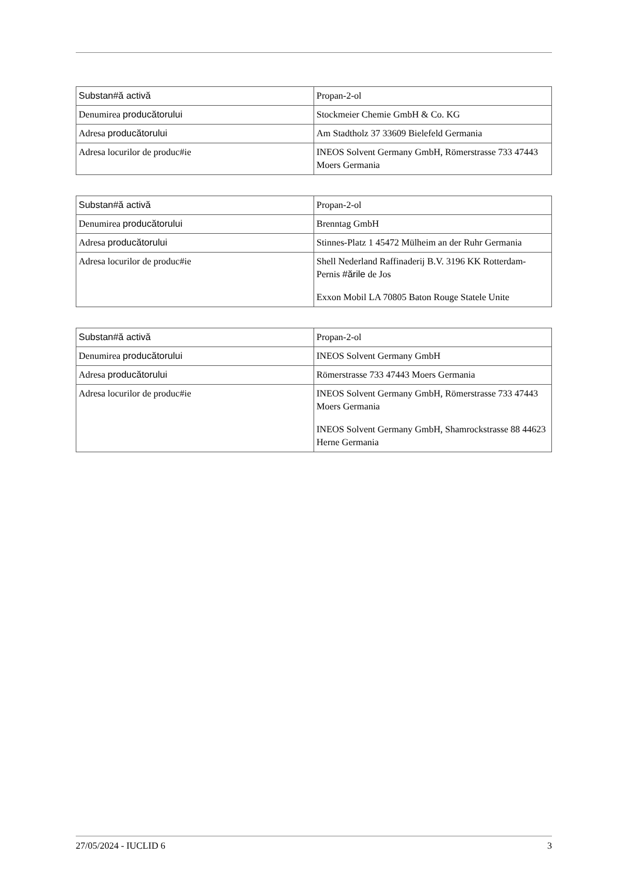| Substan#ă activă | Propan-2-ol |
| Denumirea producătorului | Stockmeier Chemie GmbH & Co. KG |
| Adresa producătorului | Am Stadtholz 37 33609 Bielefeld Germania |
| Adresa locurilor de produc#ie | INEOS Solvent Germany GmbH, Römerstrasse 733 47443 Moers Germania |
| Substan#ă activă | Propan-2-ol |
| Denumirea producătorului | Brenntag GmbH |
| Adresa producătorului | Stinnes-Platz 1 45472 Mülheim an der Ruhr Germania |
| Adresa locurilor de produc#ie | Shell Nederland Raffinaderij B.V. 3196 KK Rotterdam-Pernis #ările de Jos Exxon Mobil LA 70805 Baton Rouge Statele Unite |
| Substan#ă activă | Propan-2-ol |
| Denumirea producătorului | INEOS Solvent Germany GmbH |
| Adresa producătorului | Römerstrasse 733 47443 Moers Germania |
| Adresa locurilor de produc#ie | INEOS Solvent Germany GmbH, Römerstrasse 733 47443 Moers Germania INEOS Solvent Germany GmbH, Shamrockstrasse 88 44623 Herne Germania |
27/05/2024 - IUCLID 6 3